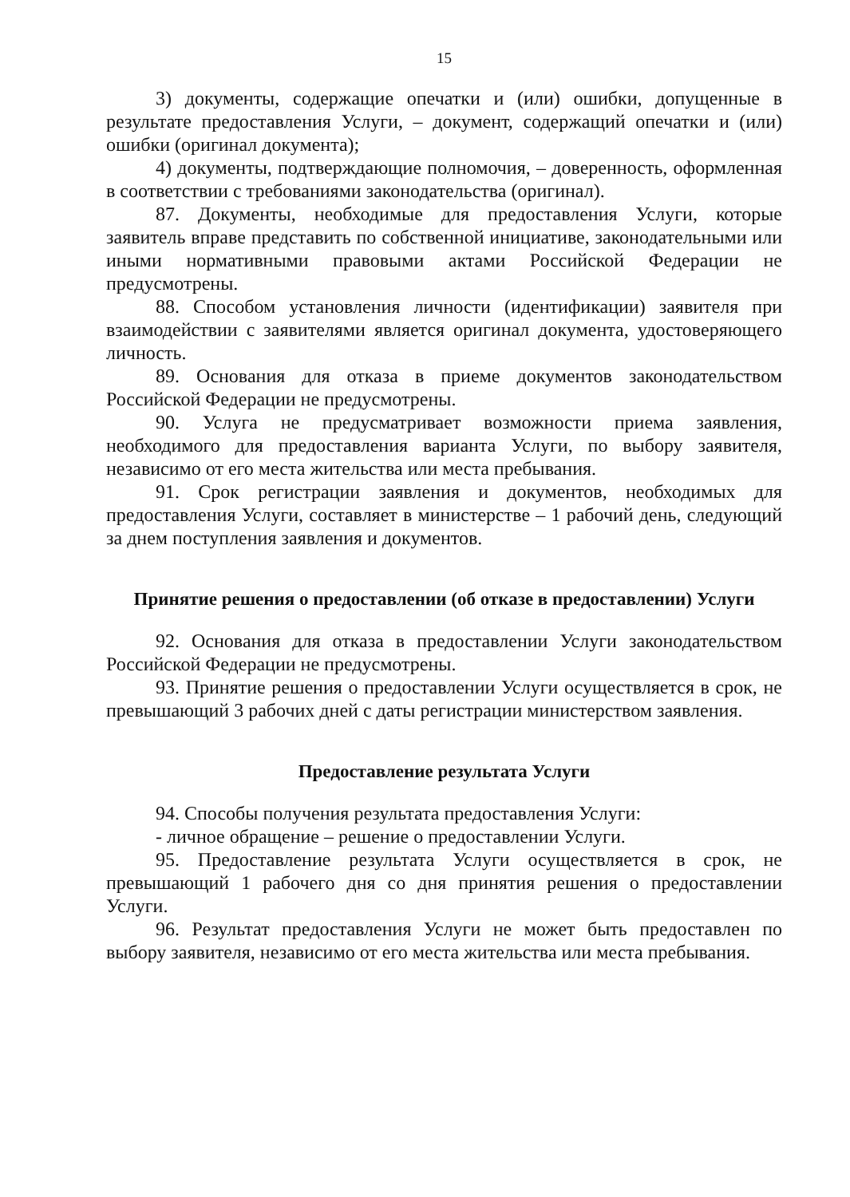15
3) документы, содержащие опечатки и (или) ошибки, допущенные в результате предоставления Услуги, – документ, содержащий опечатки и (или) ошибки (оригинал документа);
4) документы, подтверждающие полномочия, – доверенность, оформленная в соответствии с требованиями законодательства (оригинал).
87. Документы, необходимые для предоставления Услуги, которые заявитель вправе представить по собственной инициативе, законодательными или иными нормативными правовыми актами Российской Федерации не предусмотрены.
88. Способом установления личности (идентификации) заявителя при взаимодействии с заявителями является оригинал документа, удостоверяющего личность.
89. Основания для отказа в приеме документов законодательством Российской Федерации не предусмотрены.
90. Услуга не предусматривает возможности приема заявления, необходимого для предоставления варианта Услуги, по выбору заявителя, независимо от его места жительства или места пребывания.
91. Срок регистрации заявления и документов, необходимых для предоставления Услуги, составляет в министерстве – 1 рабочий день, следующий за днем поступления заявления и документов.
Принятие решения о предоставлении (об отказе в предоставлении) Услуги
92. Основания для отказа в предоставлении Услуги законодательством Российской Федерации не предусмотрены.
93. Принятие решения о предоставлении Услуги осуществляется в срок, не превышающий 3 рабочих дней с даты регистрации министерством заявления.
Предоставление результата Услуги
94. Способы получения результата предоставления Услуги:
- личное обращение – решение о предоставлении Услуги.
95. Предоставление результата Услуги осуществляется в срок, не превышающий 1 рабочего дня со дня принятия решения о предоставлении Услуги.
96. Результат предоставления Услуги не может быть предоставлен по выбору заявителя, независимо от его места жительства или места пребывания.